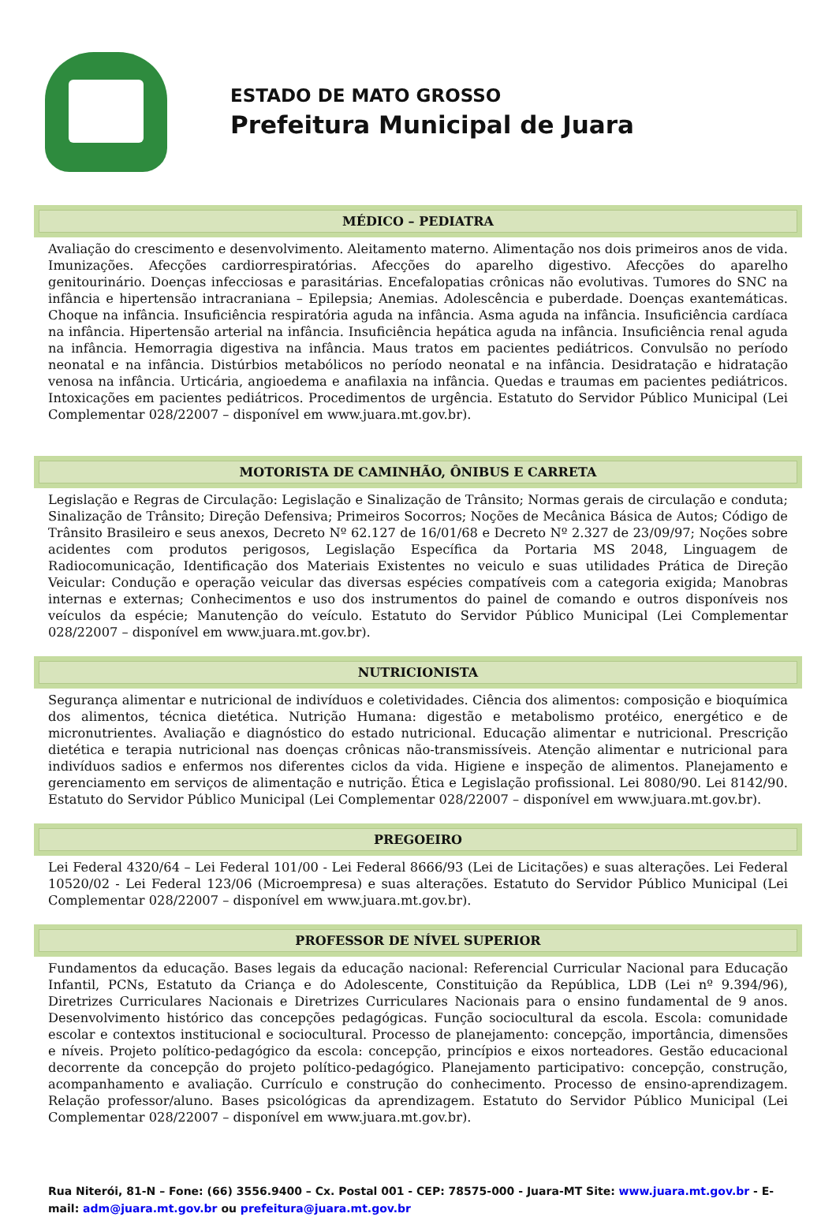ESTADO DE MATO GROSSO
Prefeitura Municipal de Juara
MÉDICO – PEDIATRA
Avaliação do crescimento e desenvolvimento. Aleitamento materno. Alimentação nos dois primeiros anos de vida. Imunizações. Afecções cardiorrespiratórias. Afecções do aparelho digestivo. Afecções do aparelho genitourinário. Doenças infecciosas e parasitárias. Encefalopatias crônicas não evolutivas. Tumores do SNC na infância e hipertensão intracraniana – Epilepsia; Anemias. Adolescência e puberdade. Doenças exantemáticas. Choque na infância. Insuficiência respiratória aguda na infância. Asma aguda na infância. Insuficiência cardíaca na infância. Hipertensão arterial na infância. Insuficiência hepática aguda na infância. Insuficiência renal aguda na infância. Hemorragia digestiva na infância. Maus tratos em pacientes pediátricos. Convulsão no período neonatal e na infância. Distúrbios metabólicos no período neonatal e na infância. Desidratação e hidratação venosa na infância. Urticária, angioedema e anafilaxia na infância. Quedas e traumas em pacientes pediátricos. Intoxicações em pacientes pediátricos. Procedimentos de urgência. Estatuto do Servidor Público Municipal (Lei Complementar 028/22007 – disponível em www.juara.mt.gov.br).
MOTORISTA DE CAMINHÃO, ÔNIBUS E CARRETA
Legislação e Regras de Circulação: Legislação e Sinalização de Trânsito; Normas gerais de circulação e conduta; Sinalização de Trânsito; Direção Defensiva; Primeiros Socorros; Noções de Mecânica Básica de Autos; Código de Trânsito Brasileiro e seus anexos, Decreto Nº 62.127 de 16/01/68 e Decreto Nº 2.327 de 23/09/97; Noções sobre acidentes com produtos perigosos, Legislação Específica da Portaria MS 2048, Linguagem de Radiocomunicação, Identificação dos Materiais Existentes no veiculo e suas utilidades Prática de Direção Veicular: Condução e operação veicular das diversas espécies compatíveis com a categoria exigida; Manobras internas e externas; Conhecimentos e uso dos instrumentos do painel de comando e outros disponíveis nos veículos da espécie; Manutenção do veículo. Estatuto do Servidor Público Municipal (Lei Complementar 028/22007 – disponível em www.juara.mt.gov.br).
NUTRICIONISTA
Segurança alimentar e nutricional de indivíduos e coletividades. Ciência dos alimentos: composição e bioquímica dos alimentos, técnica dietética. Nutrição Humana: digestão e metabolismo protéico, energético e de micronutrientes. Avaliação e diagnóstico do estado nutricional. Educação alimentar e nutricional. Prescrição dietética e terapia nutricional nas doenças crônicas não-transmissíveis. Atenção alimentar e nutricional para indivíduos sadios e enfermos nos diferentes ciclos da vida. Higiene e inspeção de alimentos. Planejamento e gerenciamento em serviços de alimentação e nutrição. Ética e Legislação profissional. Lei 8080/90. Lei 8142/90. Estatuto do Servidor Público Municipal (Lei Complementar 028/22007 – disponível em www.juara.mt.gov.br).
PREGOEIRO
Lei Federal 4320/64 – Lei Federal 101/00 - Lei Federal 8666/93 (Lei de Licitações) e suas alterações. Lei Federal 10520/02 - Lei Federal 123/06 (Microempresa) e suas alterações. Estatuto do Servidor Público Municipal (Lei Complementar 028/22007 – disponível em www.juara.mt.gov.br).
PROFESSOR DE NÍVEL SUPERIOR
Fundamentos da educação. Bases legais da educação nacional: Referencial Curricular Nacional para Educação Infantil, PCNs, Estatuto da Criança e do Adolescente, Constituição da República, LDB (Lei nº 9.394/96), Diretrizes Curriculares Nacionais e Diretrizes Curriculares Nacionais para o ensino fundamental de 9 anos. Desenvolvimento histórico das concepções pedagógicas. Função sociocultural da escola. Escola: comunidade escolar e contextos institucional e sociocultural. Processo de planejamento: concepção, importância, dimensões e níveis. Projeto político-pedagógico da escola: concepção, princípios e eixos norteadores. Gestão educacional decorrente da concepção do projeto político-pedagógico. Planejamento participativo: concepção, construção, acompanhamento e avaliação. Currículo e construção do conhecimento. Processo de ensino-aprendizagem. Relação professor/aluno. Bases psicológicas da aprendizagem. Estatuto do Servidor Público Municipal (Lei Complementar 028/22007 – disponível em www.juara.mt.gov.br).
Rua Niterói, 81-N – Fone: (66) 3556.9400 – Cx. Postal 001 - CEP: 78575-000 - Juara-MT Site: www.juara.mt.gov.br - E-mail: adm@juara.mt.gov.br ou prefeitura@juara.mt.gov.br